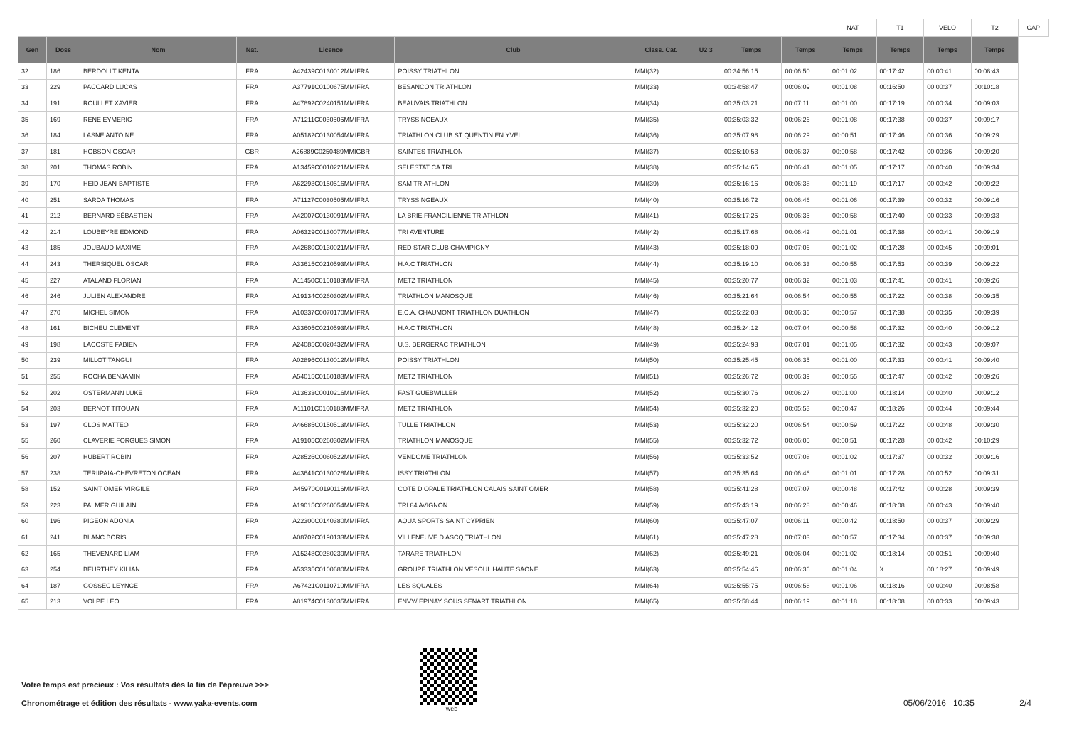| | | | | | | | | | | NAT | T1 | VELO | T2 | CAP |
| Gen | Doss | Nom | Nat. | Licence | Club | Class. Cat. | U2 3 | Temps | Temps | Temps | Temps | Temps | Temps | |
| 32 | 186 | BERDOLLT KENTA | FRA | A42439C0130012MMIFRA | POISSY TRIATHLON | MMI(32) | | 00:34:56:15 | 00:06:50 | 00:01:02 | 00:17:42 | 00:00:41 | 00:08:43 | |
| 33 | 229 | PACCARD LUCAS | FRA | A37791C0100675MMIFRA | BESANCON TRIATHLON | MMI(33) | | 00:34:58:47 | 00:06:09 | 00:01:08 | 00:16:50 | 00:00:37 | 00:10:18 | |
| 34 | 191 | ROULLET XAVIER | FRA | A47892C0240151MMIFRA | BEAUVAIS TRIATHLON | MMI(34) | | 00:35:03:21 | 00:07:11 | 00:01:00 | 00:17:19 | 00:00:34 | 00:09:03 | |
| 35 | 169 | RENE EYMERIC | FRA | A71211C0030505MMIFRA | TRYSSINGEAUX | MMI(35) | | 00:35:03:32 | 00:06:26 | 00:01:08 | 00:17:38 | 00:00:37 | 00:09:17 | |
| 36 | 184 | LASNE ANTOINE | FRA | A05182C0130054MMIFRA | TRIATHLON CLUB ST QUENTIN EN YVEL. | MMI(36) | | 00:35:07:98 | 00:06:29 | 00:00:51 | 00:17:46 | 00:00:36 | 00:09:29 | |
| 37 | 181 | HOBSON OSCAR | GBR | A26889C0250489MMIGBR | SAINTES TRIATHLON | MMI(37) | | 00:35:10:53 | 00:06:37 | 00:00:58 | 00:17:42 | 00:00:36 | 00:09:20 | |
| 38 | 201 | THOMAS ROBIN | FRA | A13459C0010221MMIFRA | SELESTAT CA TRI | MMI(38) | | 00:35:14:65 | 00:06:41 | 00:01:05 | 00:17:17 | 00:00:40 | 00:09:34 | |
| 39 | 170 | HEID JEAN-BAPTISTE | FRA | A62293C0150516MMIFRA | SAM TRIATHLON | MMI(39) | | 00:35:16:16 | 00:06:38 | 00:01:19 | 00:17:17 | 00:00:42 | 00:09:22 | |
| 40 | 251 | SARDA THOMAS | FRA | A71127C0030505MMIFRA | TRYSSINGEAUX | MMI(40) | | 00:35:16:72 | 00:06:46 | 00:01:06 | 00:17:39 | 00:00:32 | 00:09:16 | |
| 41 | 212 | BERNARD SÉBASTIEN | FRA | A42007C0130091MMIFRA | LA BRIE FRANCILIENNE TRIATHLON | MMI(41) | | 00:35:17:25 | 00:06:35 | 00:00:58 | 00:17:40 | 00:00:33 | 00:09:33 | |
| 42 | 214 | LOUBEYRE EDMOND | FRA | A06329C0130077MMIFRA | TRI AVENTURE | MMI(42) | | 00:35:17:68 | 00:06:42 | 00:01:01 | 00:17:38 | 00:00:41 | 00:09:19 | |
| 43 | 185 | JOUBAUD MAXIME | FRA | A42680C0130021MMIFRA | RED STAR CLUB CHAMPIGNY | MMI(43) | | 00:35:18:09 | 00:07:06 | 00:01:02 | 00:17:28 | 00:00:45 | 00:09:01 | |
| 44 | 243 | THERSIQUEL OSCAR | FRA | A33615C0210593MMIFRA | H.A.C TRIATHLON | MMI(44) | | 00:35:19:10 | 00:06:33 | 00:00:55 | 00:17:53 | 00:00:39 | 00:09:22 | |
| 45 | 227 | ATALAND FLORIAN | FRA | A11450C0160183MMIFRA | METZ TRIATHLON | MMI(45) | | 00:35:20:77 | 00:06:32 | 00:01:03 | 00:17:41 | 00:00:41 | 00:09:26 | |
| 46 | 246 | JULIEN ALEXANDRE | FRA | A19134C0260302MMIFRA | TRIATHLON MANOSQUE | MMI(46) | | 00:35:21:64 | 00:06:54 | 00:00:55 | 00:17:22 | 00:00:38 | 00:09:35 | |
| 47 | 270 | MICHEL SIMON | FRA | A10337C0070170MMIFRA | E.C.A. CHAUMONT TRIATHLON DUATHLON | MMI(47) | | 00:35:22:08 | 00:06:36 | 00:00:57 | 00:17:38 | 00:00:35 | 00:09:39 | |
| 48 | 161 | BICHEU CLEMENT | FRA | A33605C0210593MMIFRA | H.A.C TRIATHLON | MMI(48) | | 00:35:24:12 | 00:07:04 | 00:00:58 | 00:17:32 | 00:00:40 | 00:09:12 | |
| 49 | 198 | LACOSTE FABIEN | FRA | A24085C0020432MMIFRA | U.S. BERGERAC TRIATHLON | MMI(49) | | 00:35:24:93 | 00:07:01 | 00:01:05 | 00:17:32 | 00:00:43 | 00:09:07 | |
| 50 | 239 | MILLOT TANGUI | FRA | A02896C0130012MMIFRA | POISSY TRIATHLON | MMI(50) | | 00:35:25:45 | 00:06:35 | 00:01:00 | 00:17:33 | 00:00:41 | 00:09:40 | |
| 51 | 255 | ROCHA BENJAMIN | FRA | A54015C0160183MMIFRA | METZ TRIATHLON | MMI(51) | | 00:35:26:72 | 00:06:39 | 00:00:55 | 00:17:47 | 00:00:42 | 00:09:26 | |
| 52 | 202 | OSTERMANN LUKE | FRA | A13633C0010216MMIFRA | FAST GUEBWILLER | MMI(52) | | 00:35:30:76 | 00:06:27 | 00:01:00 | 00:18:14 | 00:00:40 | 00:09:12 | |
| 54 | 203 | BERNOT TITOUAN | FRA | A11101C0160183MMIFRA | METZ TRIATHLON | MMI(54) | | 00:35:32:20 | 00:05:53 | 00:00:47 | 00:18:26 | 00:00:44 | 00:09:44 | |
| 53 | 197 | CLOS MATTEO | FRA | A46685C0150513MMIFRA | TULLE TRIATHLON | MMI(53) | | 00:35:32:20 | 00:06:54 | 00:00:59 | 00:17:22 | 00:00:48 | 00:09:30 | |
| 55 | 260 | CLAVERIE FORGUES SIMON | FRA | A19105C0260302MMIFRA | TRIATHLON MANOSQUE | MMI(55) | | 00:35:32:72 | 00:06:05 | 00:00:51 | 00:17:28 | 00:00:42 | 00:10:29 | |
| 56 | 207 | HUBERT ROBIN | FRA | A28526C0060522MMIFRA | VENDOME TRIATHLON | MMI(56) | | 00:35:33:52 | 00:07:08 | 00:01:02 | 00:17:37 | 00:00:32 | 00:09:16 | |
| 57 | 238 | TERIIPAIA-CHEVRETON OCÉAN | FRA | A43641C0130028MMIFRA | ISSY TRIATHLON | MMI(57) | | 00:35:35:64 | 00:06:46 | 00:01:01 | 00:17:28 | 00:00:52 | 00:09:31 | |
| 58 | 152 | SAINT OMER VIRGILE | FRA | A45970C0190116MMIFRA | COTE D OPALE TRIATHLON CALAIS SAINT OMER | MMI(58) | | 00:35:41:28 | 00:07:07 | 00:00:48 | 00:17:42 | 00:00:28 | 00:09:39 | |
| 59 | 223 | PALMER GUILAIN | FRA | A19015C0260054MMIFRA | TRI 84 AVIGNON | MMI(59) | | 00:35:43:19 | 00:06:28 | 00:00:46 | 00:18:08 | 00:00:43 | 00:09:40 | |
| 60 | 196 | PIGEON ADONIA | FRA | A22300C0140380MMIFRA | AQUA SPORTS SAINT CYPRIEN | MMI(60) | | 00:35:47:07 | 00:06:11 | 00:00:42 | 00:18:50 | 00:00:37 | 00:09:29 | |
| 61 | 241 | BLANC BORIS | FRA | A08702C0190133MMIFRA | VILLENEUVE D ASCQ TRIATHLON | MMI(61) | | 00:35:47:28 | 00:07:03 | 00:00:57 | 00:17:34 | 00:00:37 | 00:09:38 | |
| 62 | 165 | THEVENARD LIAM | FRA | A15248C0280239MMIFRA | TARARE TRIATHLON | MMI(62) | | 00:35:49:21 | 00:06:04 | 00:01:02 | 00:18:14 | 00:00:51 | 00:09:40 | |
| 63 | 254 | BEURTHEY KILIAN | FRA | A53335C0100680MMIFRA | GROUPE TRIATHLON VESOUL HAUTE SAONE | MMI(63) | | 00:35:54:46 | 00:06:36 | 00:01:04 | X | 00:18:27 | 00:09:49 | |
| 64 | 187 | GOSSEC LEYNCE | FRA | A67421C0110710MMIFRA | LES SQUALES | MMI(64) | | 00:35:55:75 | 00:06:58 | 00:01:06 | 00:18:16 | 00:00:40 | 00:08:58 | |
| 65 | 213 | VOLPE LÉO | FRA | A81974C0130035MMIFRA | ENVY/ EPINAY SOUS SENART TRIATHLON | MMI(65) | | 00:35:58:44 | 00:06:19 | 00:01:18 | 00:18:08 | 00:00:33 | 00:09:43 | |
Votre temps est precieux : Vos résultats dès la fin de l'épreuve >>>
Chronométrage et édition des résultats - www.yaka-events.com
web
05/06/2016 10:35 2/4